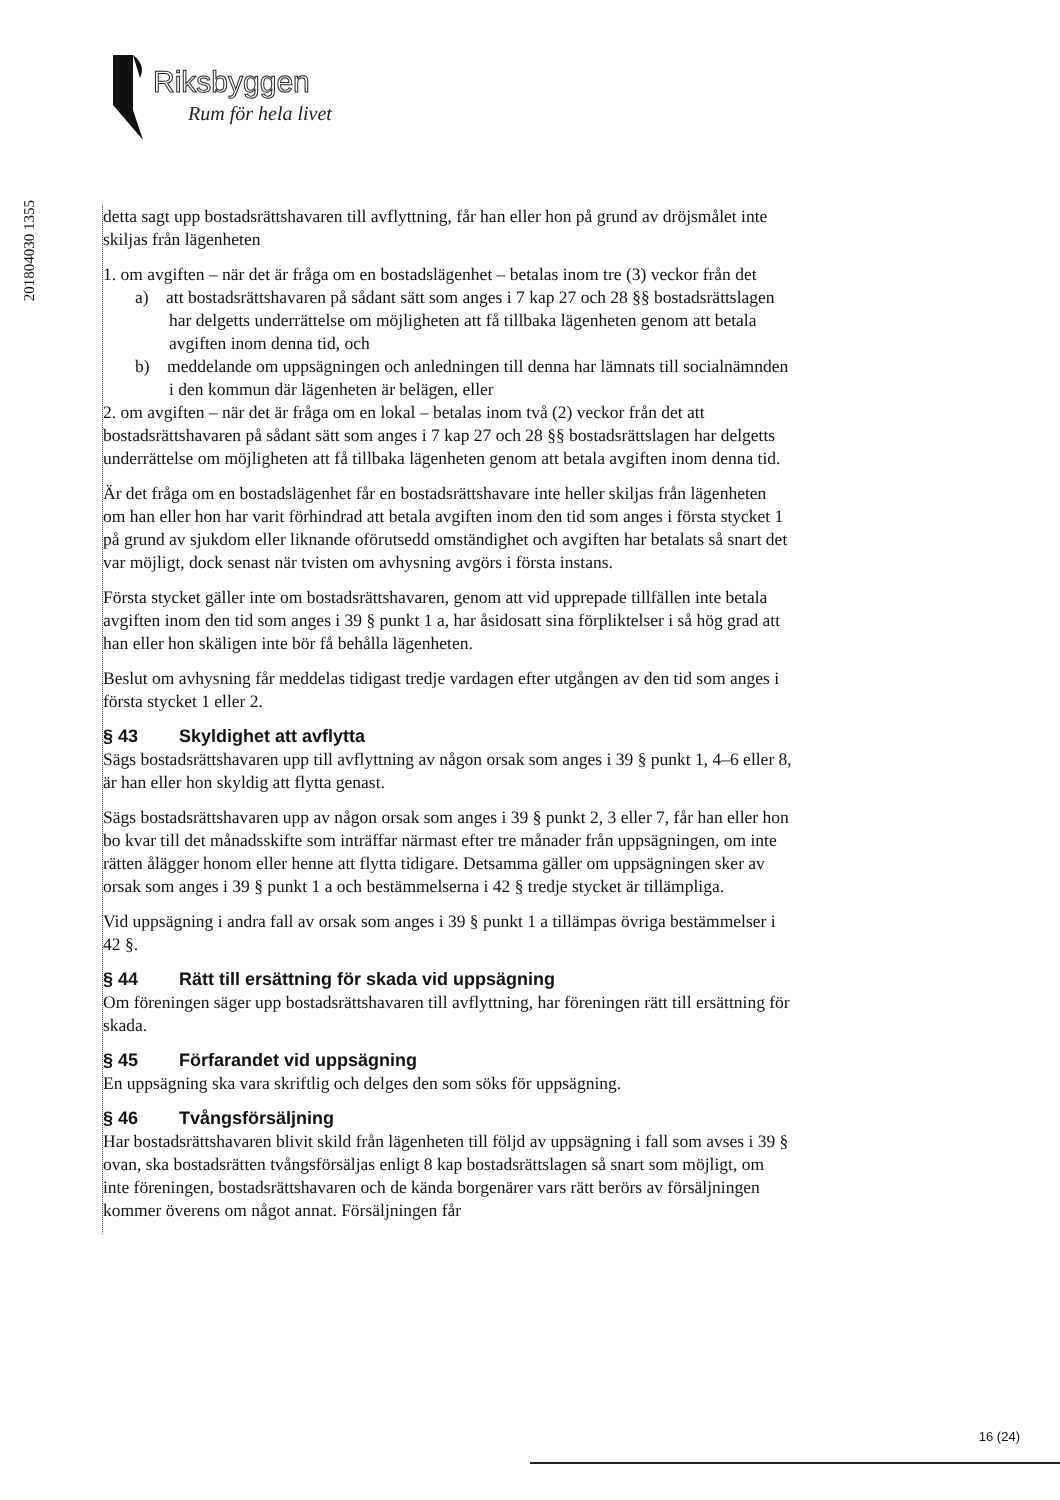Riksbyggen
Rum för hela livet
201804030 1355
detta sagt upp bostadsrättshavaren till avflyttning, får han eller hon på grund av dröjsmålet inte skiljas från lägenheten
1. om avgiften – när det är fråga om en bostadslägenhet – betalas inom tre (3) veckor från det
a) att bostadsrättshavaren på sådant sätt som anges i 7 kap 27 och 28 §§ bostadsrättslagen har delgetts underrättelse om möjligheten att få tillbaka lägenheten genom att betala avgiften inom denna tid, och
b) meddelande om uppsägningen och anledningen till denna har lämnats till socialnämnden i den kommun där lägenheten är belägen, eller
2. om avgiften – när det är fråga om en lokal – betalas inom två (2) veckor från det att bostadsrättshavaren på sådant sätt som anges i 7 kap 27 och 28 §§ bostadsrättslagen har delgetts underrättelse om möjligheten att få tillbaka lägenheten genom att betala avgiften inom denna tid.
Är det fråga om en bostadslägenhet får en bostadsrättshavare inte heller skiljas från lägenheten om han eller hon har varit förhindrad att betala avgiften inom den tid som anges i första stycket 1 på grund av sjukdom eller liknande oförutsedd omständighet och avgiften har betalats så snart det var möjligt, dock senast när tvisten om avhysning avgörs i första instans.
Första stycket gäller inte om bostadsrättshavaren, genom att vid upprepade tillfällen inte betala avgiften inom den tid som anges i 39 § punkt 1 a, har åsidosatt sina förpliktelser i så hög grad att han eller hon skäligen inte bör få behålla lägenheten.
Beslut om avhysning får meddelas tidigast tredje vardagen efter utgången av den tid som anges i första stycket 1 eller 2.
§ 43 Skyldighet att avflytta
Sägs bostadsrättshavaren upp till avflyttning av någon orsak som anges i 39 § punkt 1, 4–6 eller 8, är han eller hon skyldig att flytta genast.
Sägs bostadsrättshavaren upp av någon orsak som anges i 39 § punkt 2, 3 eller 7, får han eller hon bo kvar till det månadsskifte som inträffar närmast efter tre månader från uppsägningen, om inte rätten ålägger honom eller henne att flytta tidigare. Detsamma gäller om uppsägningen sker av orsak som anges i 39 § punkt 1 a och bestämmelserna i 42 § tredje stycket är tillämpliga.
Vid uppsägning i andra fall av orsak som anges i 39 § punkt 1 a tillämpas övriga bestämmelser i 42 §.
§ 44 Rätt till ersättning för skada vid uppsägning
Om föreningen säger upp bostadsrättshavaren till avflyttning, har föreningen rätt till ersättning för skada.
§ 45 Förfarandet vid uppsägning
En uppsägning ska vara skriftlig och delges den som söks för uppsägning.
§ 46 Tvångsförsäljning
Har bostadsrättshavaren blivit skild från lägenheten till följd av uppsägning i fall som avses i 39 § ovan, ska bostadsrätten tvångsförsäljas enligt 8 kap bostadsrättslagen så snart som möjligt, om inte föreningen, bostadsrättshavaren och de kända borgenärer vars rätt berörs av försäljningen kommer överens om något annat. Försäljningen får
16 (24)